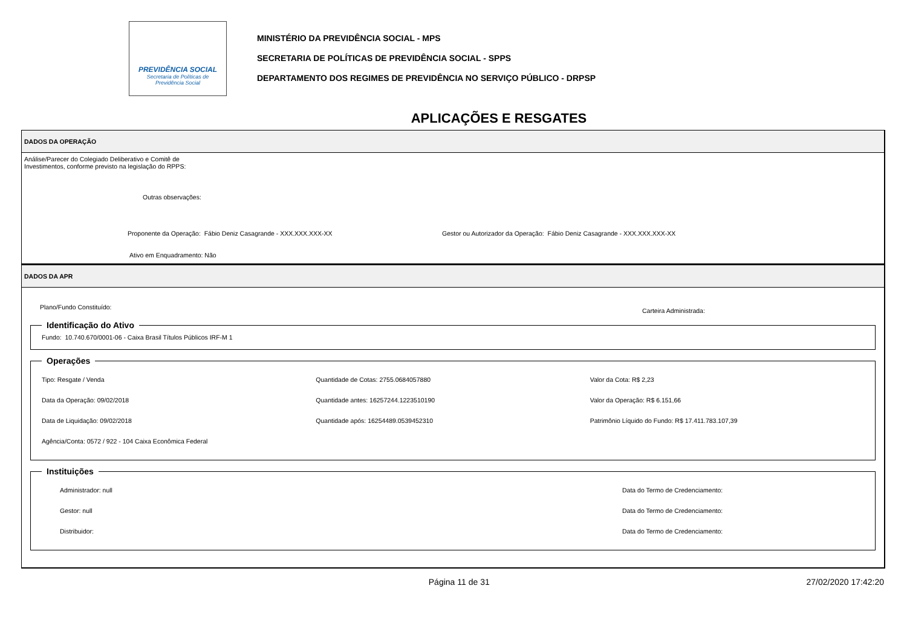PREVIDÊNCIA SOCIAL
Secretaria de Políticas de
Previdência Social
MINISTÉRIO DA PREVIDÊNCIA SOCIAL - MPS
SECRETARIA DE POLÍTICAS DE PREVIDÊNCIA SOCIAL - SPPS
DEPARTAMENTO DOS REGIMES DE PREVIDÊNCIA NO SERVIÇO PÚBLICO - DRPSP
APLICAÇÕES E RESGATES
DADOS DA OPERAÇÃO
Análise/Parecer do Colegiado Deliberativo e Comitê de
Investimentos, conforme previsto na legislação do RPPS:
Outras observações:
Proponente da Operação: Fábio Deniz Casagrande - XXX.XXX.XXX-XX Gestor ou Autorizador da Operação: Fábio Deniz Casagrande - XXX.XXX.XXX-XX
Ativo em Enquadramento: Não
DADOS DA APR
Plano/Fundo Constituído:
Carteira Administrada:
Identificação do Ativo Fundo: 10.740.670/0001-06 - Caixa Brasil Títulos Públicos IRF-M 1 Operações
Tipo: Resgate / Venda
Data da Operação: 09/02/2018
Data de Liquidação: 09/02/2018
Agência/Conta: 0572 / 922 - 104 Caixa Econômica Federal
Quantidade de Cotas: 2755.0684057880
Quantidade antes: 16257244.1223510190
Quantidade após: 16254489.0539452310
Valor da Cota: R$ 2,23
Valor da Operação: R$ 6.151,66
Patrimônio Líquido do Fundo: R$ 17.411.783.107,39
Instituições
Administrador: null
Gestor: null
Distribuidor:
Data do Termo de Credenciamento:
Data do Termo de Credenciamento:
Data do Termo de Credenciamento:
Página 11 de 31 27/02/2020 17:42:20